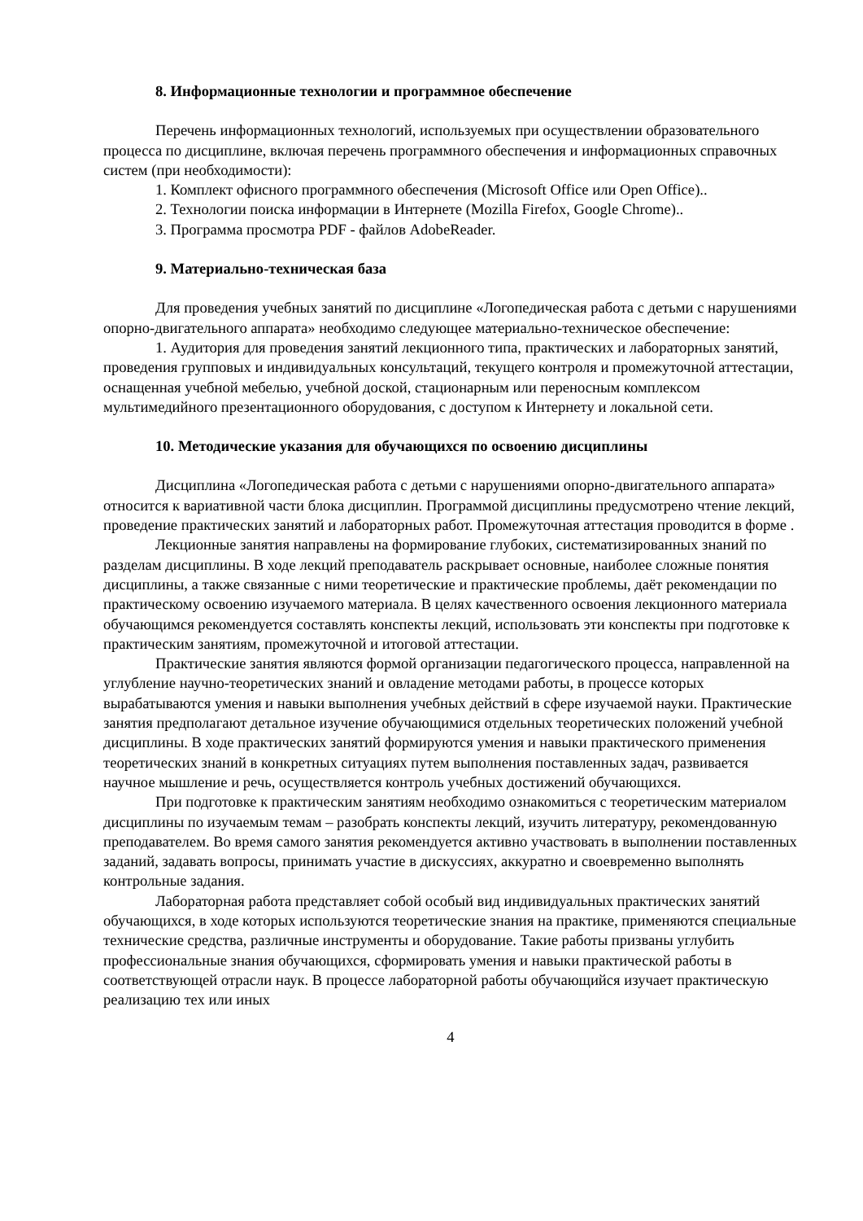8. Информационные технологии и программное обеспечение
Перечень информационных технологий, используемых при осуществлении образовательного процесса по дисциплине, включая перечень программного обеспечения и информационных справочных систем (при необходимости):
1. Комплект офисного программного обеспечения (Microsoft Office или Open Office)..
2. Технологии поиска информации в Интернете (Mozilla Firefox, Google Chrome)..
3. Программа просмотра PDF - файлов AdobeReader.
9. Материально-техническая база
Для проведения учебных занятий по дисциплине «Логопедическая работа с детьми с нарушениями опорно-двигательного аппарата» необходимо следующее материально-техническое обеспечение:
1. Аудитория для проведения занятий лекционного типа, практических и лабораторных занятий, проведения групповых и индивидуальных консультаций, текущего контроля и промежуточной аттестации, оснащенная учебной мебелью, учебной доской, стационарным или переносным комплексом мультимедийного презентационного оборудования, с доступом к Интернету и локальной сети.
10. Методические указания для обучающихся по освоению дисциплины
Дисциплина «Логопедическая работа с детьми с нарушениями опорно-двигательного аппарата» относится к вариативной части блока дисциплин. Программой дисциплины предусмотрено чтение лекций, проведение практических занятий и лабораторных работ. Промежуточная аттестация проводится в форме .
Лекционные занятия направлены на формирование глубоких, систематизированных знаний по разделам дисциплины. В ходе лекций преподаватель раскрывает основные, наиболее сложные понятия дисциплины, а также связанные с ними теоретические и практические проблемы, даёт рекомендации по практическому освоению изучаемого материала. В целях качественного освоения лекционного материала обучающимся рекомендуется составлять конспекты лекций, использовать эти конспекты при подготовке к практическим занятиям, промежуточной и итоговой аттестации.
Практические занятия являются формой организации педагогического процесса, направленной на углубление научно-теоретических знаний и овладение методами работы, в процессе которых вырабатываются умения и навыки выполнения учебных действий в сфере изучаемой науки. Практические занятия предполагают детальное изучение обучающимися отдельных теоретических положений учебной дисциплины. В ходе практических занятий формируются умения и навыки практического применения теоретических знаний в конкретных ситуациях путем выполнения поставленных задач, развивается научное мышление и речь, осуществляется контроль учебных достижений обучающихся.
При подготовке к практическим занятиям необходимо ознакомиться с теоретическим материалом дисциплины по изучаемым темам – разобрать конспекты лекций, изучить литературу, рекомендованную преподавателем. Во время самого занятия рекомендуется активно участвовать в выполнении поставленных заданий, задавать вопросы, принимать участие в дискуссиях, аккуратно и своевременно выполнять контрольные задания.
Лабораторная работа представляет собой особый вид индивидуальных практических занятий обучающихся, в ходе которых используются теоретические знания на практике, применяются специальные технические средства, различные инструменты и оборудование. Такие работы призваны углубить профессиональные знания обучающихся, сформировать умения и навыки практической работы в соответствующей отрасли наук. В процессе лабораторной работы обучающийся изучает практическую реализацию тех или иных
4